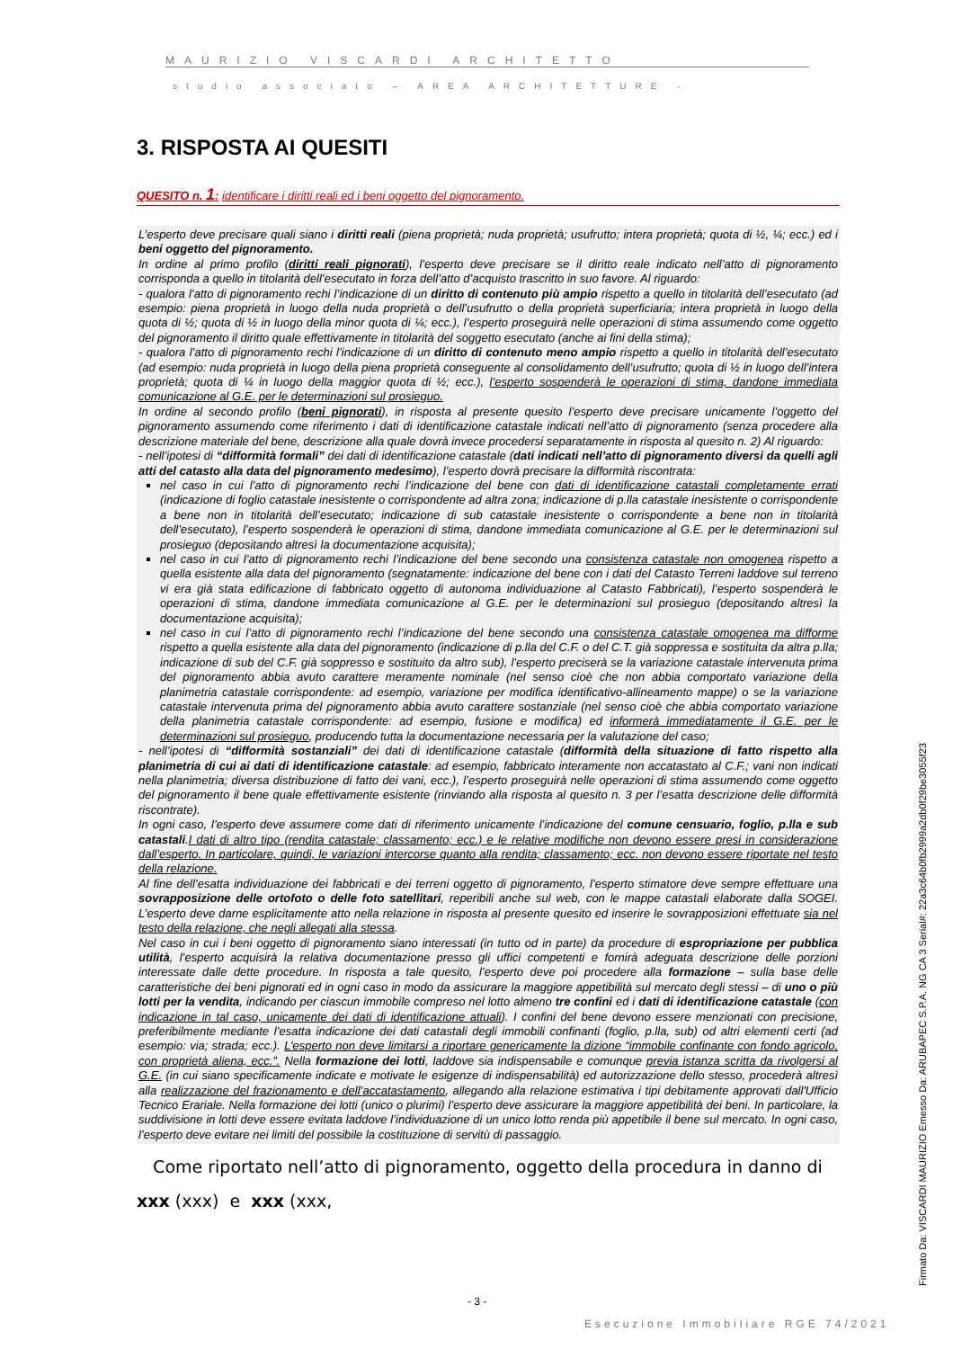MAURIZIO VISCARDI ARCHITETTO
studio associato – AREA ARCHITETTURE -
3. RISPOSTA AI QUESITI
QUESITO n. 1: identificare i diritti reali ed i beni oggetto del pignoramento.
L’esperto deve precisare quali siano i diritti reali (piena proprietà; nuda proprietà; usufrutto; intera proprietà; quota di ½, ¼; ecc.) ed i beni oggetto del pignoramento.
In ordine al primo profilo (diritti reali pignorati), l’esperto deve precisare se il diritto reale indicato nell’atto di pignoramento corrisponda a quello in titolarità dell’esecutato in forza dell’atto d’acquisto trascritto in suo favore. Al riguardo:
- qualora l’atto di pignoramento rechi l’indicazione di un diritto di contenuto più ampio rispetto a quello in titolarità dell’esecutato (ad esempio: piena proprietà in luogo della nuda proprietà o dell’usufrutto o della proprietà superficiaria; intera proprietà in luogo della quota di ½; quota di ½ in luogo della minor quota di ¼; ecc.), l’esperto proseguirà nelle operazioni di stima assumendo come oggetto del pignoramento il diritto quale effettivamente in titolarità del soggetto esecutato (anche ai fini della stima);
- qualora l’atto di pignoramento rechi l’indicazione di un diritto di contenuto meno ampio rispetto a quello in titolarità dell’esecutato (ad esempio: nuda proprietà in luogo della piena proprietà conseguente al consolidamento dell’usufrutto; quota di ½ in luogo dell’intera proprietà; quota di ¼ in luogo della maggior quota di ½; ecc.), l’esperto sospenderà le operazioni di stima, dandone immediata comunicazione al G.E. per le determinazioni sul prosieguo.
In ordine al secondo profilo (beni pignorati), in risposta al presente quesito l’esperto deve precisare unicamente l’oggetto del pignoramento assumendo come riferimento i dati di identificazione catastale indicati nell’atto di pignoramento (senza procedere alla descrizione materiale del bene, descrizione alla quale dovrà invece procedersi separatamente in risposta al quesito n. 2) Al riguardo:
- nell’ipotesi di “difformità formali” dei dati di identificazione catastale (dati indicati nell’atto di pignoramento diversi da quelli agli atti del catasto alla data del pignoramento medesimo), l’esperto dovrà precisare la difformità riscontrata:
nel caso in cui l’atto di pignoramento rechi l’indicazione del bene con dati di identificazione catastali completamente errati (indicazione di foglio catastale inesistente o corrispondente ad altra zona; indicazione di p.lla catastale inesistente o corrispondente a bene non in titolarità dell’esecutato; indicazione di sub catastale inesistente o corrispondente a bene non in titolarità dell’esecutato), l’esperto sospenderà le operazioni di stima, dandone immediata comunicazione al G.E. per le determinazioni sul prosieguo (depositando altresì la documentazione acquisita);
nel caso in cui l’atto di pignoramento rechi l’indicazione del bene secondo una consistenza catastale non omogenea rispetto a quella esistente alla data del pignoramento (segnatamente: indicazione del bene con i dati del Catasto Terreni laddove sul terreno vi era già stata edificazione di fabbricato oggetto di autonoma individuazione al Catasto Fabbricati), l’esperto sospenderà le operazioni di stima, dandone immediata comunicazione al G.E. per le determinazioni sul prosieguo (depositando altresì la documentazione acquisita);
nel caso in cui l’atto di pignoramento rechi l’indicazione del bene secondo una consistenza catastale omogenea ma difforme rispetto a quella esistente alla data del pignoramento (indicazione di p.lla del C.F. o del C.T. già soppressa e sostituita da altra p.lla; indicazione di sub del C.F. già soppresso e sostituito da altro sub), l’esperto preciserà se la variazione catastale intervenuta prima del pignoramento abbia avuto carattere meramente nominale (nel senso cioè che non abbia comportato variazione della planimetria catastale corrispondente: ad esempio, variazione per modifica identificativo-allineamento mappe) o se la variazione catastale intervenuta prima del pignoramento abbia avuto carattere sostanziale (nel senso cioè che abbia comportato variazione della planimetria catastale corrispondente: ad esempio, fusione e modifica) ed informerà immediatamente il G.E. per le determinazioni sul prosieguo, producendo tutta la documentazione necessaria per la valutazione del caso;
- nell’ipotesi di “difformità sostanziali” dei dati di identificazione catastale (difformità della situazione di fatto rispetto alla planimetria di cui ai dati di identificazione catastale: ad esempio, fabbricato interamente non accatastato al C.F.; vani non indicati nella planimetria; diversa distribuzione di fatto dei vani, ecc.), l’esperto proseguirà nelle operazioni di stima assumendo come oggetto del pignoramento il bene quale effettivamente esistente (rinviando alla risposta al quesito n. 3 per l’esatta descrizione delle difformità riscontrate).
In ogni caso, l’esperto deve assumere come dati di riferimento unicamente l’indicazione del comune censuario, foglio, p.lla e sub catastali.I dati di altro tipo (rendita catastale; classamento; ecc.) e le relative modifiche non devono essere presi in considerazione dall’esperto. In particolare, quindi, le variazioni intercorse quanto alla rendita; classamento; ecc. non devono essere riportate nel testo della relazione.
Al fine dell’esatta individuazione dei fabbricati e dei terreni oggetto di pignoramento, l’esperto stimatore deve sempre effettuare una sovrapposizione delle ortofoto o delle foto satellitari, reperibili anche sul web, con le mappe catastali elaborate dalla SOGEI. L’esperto deve darne esplicitamente atto nella relazione in risposta al presente quesito ed inserire le sovrapposizioni effettuate sia nel testo della relazione, che negli allegati alla stessa.
Nel caso in cui i beni oggetto di pignoramento siano interessati (in tutto od in parte) da procedure di espropriazione per pubblica utilità, l’esperto acquisirà la relativa documentazione presso gli uffici competenti e fornirà adeguata descrizione delle porzioni interessate dalle dette procedure. In risposta a tale quesito, l’esperto deve poi procedere alla formazione – sulla base delle caratteristiche dei beni pignorati ed in ogni caso in modo da assicurare la maggiore appetibilità sul mercato degli stessi – di uno o più lotti per la vendita, indicando per ciascun immobile compreso nel lotto almeno tre confini ed i dati di identificazione catastale (con indicazione in tal caso, unicamente dei dati di identificazione attuali). I confini del bene devono essere menzionati con precisione, preferibilmente mediante l’esatta indicazione dei dati catastali degli immobili confinanti (foglio, p.lla, sub) od altri elementi certi (ad esempio: via; strada; ecc.). L’esperto non deve limitarsi a riportare genericamente la dizione “immobile confinante con fondo agricolo, con proprietà aliena, ecc.”. Nella formazione dei lotti, laddove sia indispensabile e comunque previa istanza scritta da rivolgersi al G.E. (in cui siano specificamente indicate e motivate le esigenze di indispensabilità) ed autorizzazione dello stesso, procederà altresì alla realizzazione del frazionamento e dell’accatastamento, allegando alla relazione estimativa i tipi debitamente approvati dall'Ufficio Tecnico Erariale. Nella formazione dei lotti (unico o plurimi) l’esperto deve assicurare la maggiore appetibilità dei beni. In particolare, la suddivisione in lotti deve essere evitata laddove l’individuazione di un unico lotto renda più appetibile il bene sul mercato. In ogni caso, l’esperto deve evitare nei limiti del possibile la costituzione di servitù di passaggio.
Come riportato nell’atto di pignoramento, oggetto della procedura in danno di
xxx (xxx) e xxx (xxx,
- 3 -
Esecuzione Immobiliare RGE 74/2021
Firmato Da: VISCARDI MAURIZIO Emesso Da: ARUBAPEC S.P.A. NG CA 3 Serial#: 22a3c64b0fb2999a2db0f29be3055f23